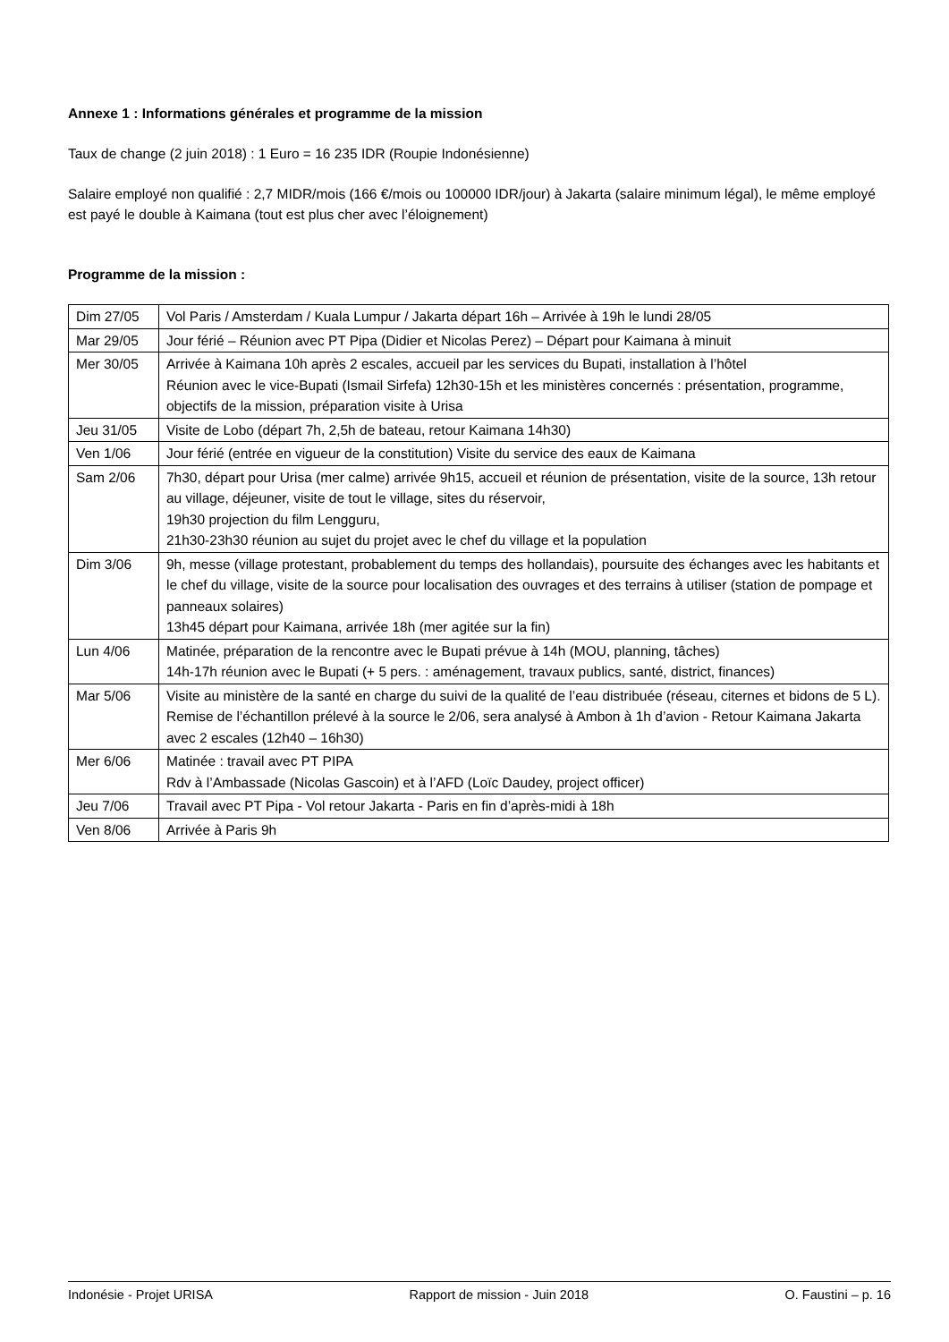Annexe 1 : Informations générales et programme de la mission
Taux de change (2 juin 2018) : 1 Euro = 16 235 IDR (Roupie Indonésienne)
Salaire employé non qualifié : 2,7 MIDR/mois (166 €/mois ou 100000 IDR/jour) à Jakarta (salaire minimum légal), le même employé est payé le double à Kaimana (tout est plus cher avec l’éloignement)
Programme de la mission :
| Dim 27/05 | Vol Paris / Amsterdam / Kuala Lumpur / Jakarta départ 16h – Arrivée à 19h le lundi 28/05 |
| Mar 29/05 | Jour férié – Réunion avec PT Pipa (Didier et Nicolas Perez) – Départ pour Kaimana à minuit |
| Mer 30/05 | Arrivée à Kaimana 10h après 2 escales, accueil par les services du Bupati, installation à l’hôtel Réunion avec le vice-Bupati (Ismail Sirfefa) 12h30-15h et les ministères concernés : présentation, programme, objectifs de la mission, préparation visite à Urisa |
| Jeu 31/05 | Visite de Lobo (départ 7h, 2,5h de bateau, retour Kaimana 14h30) |
| Ven 1/06 | Jour férié (entrée en vigueur de la constitution) Visite du service des eaux de Kaimana |
| Sam 2/06 | 7h30, départ pour Urisa (mer calme) arrivée 9h15, accueil et réunion de présentation, visite de la source, 13h retour au village, déjeuner, visite de tout le village, sites du réservoir, 19h30 projection du film Lengguru, 21h30-23h30 réunion au sujet du projet avec le chef du village et la population |
| Dim 3/06 | 9h, messe (village protestant, probablement du temps des hollandais), poursuite des échanges avec les habitants et le chef du village, visite de la source pour localisation des ouvrages et des terrains à utiliser (station de pompage et panneaux solaires) 13h45 départ pour Kaimana, arrivée 18h (mer agitée sur la fin) |
| Lun 4/06 | Matinée, préparation de la rencontre avec le Bupati prévue à 14h (MOU, planning, tâches) 14h-17h réunion avec le Bupati (+ 5 pers. : aménagement, travaux publics, santé, district, finances) |
| Mar 5/06 | Visite au ministère de la santé en charge du suivi de la qualité de l’eau distribuée (réseau, citernes et bidons de 5 L). Remise de l’échantillon prélevé à la source le 2/06, sera analysé à Ambon à 1h d’avion - Retour Kaimana Jakarta avec 2 escales (12h40 – 16h30) |
| Mer 6/06 | Matinée : travail avec PT PIPA Rdv à l’Ambassade (Nicolas Gascoin) et à l’AFD (Loïc Daudey, project officer) |
| Jeu 7/06 | Travail avec PT Pipa - Vol retour Jakarta - Paris en fin d’après-midi à 18h |
| Ven 8/06 | Arrivée à Paris 9h |
Indonésie - Projet URISA Rapport de mission - Juin 2018 O. Faustini – p. 16